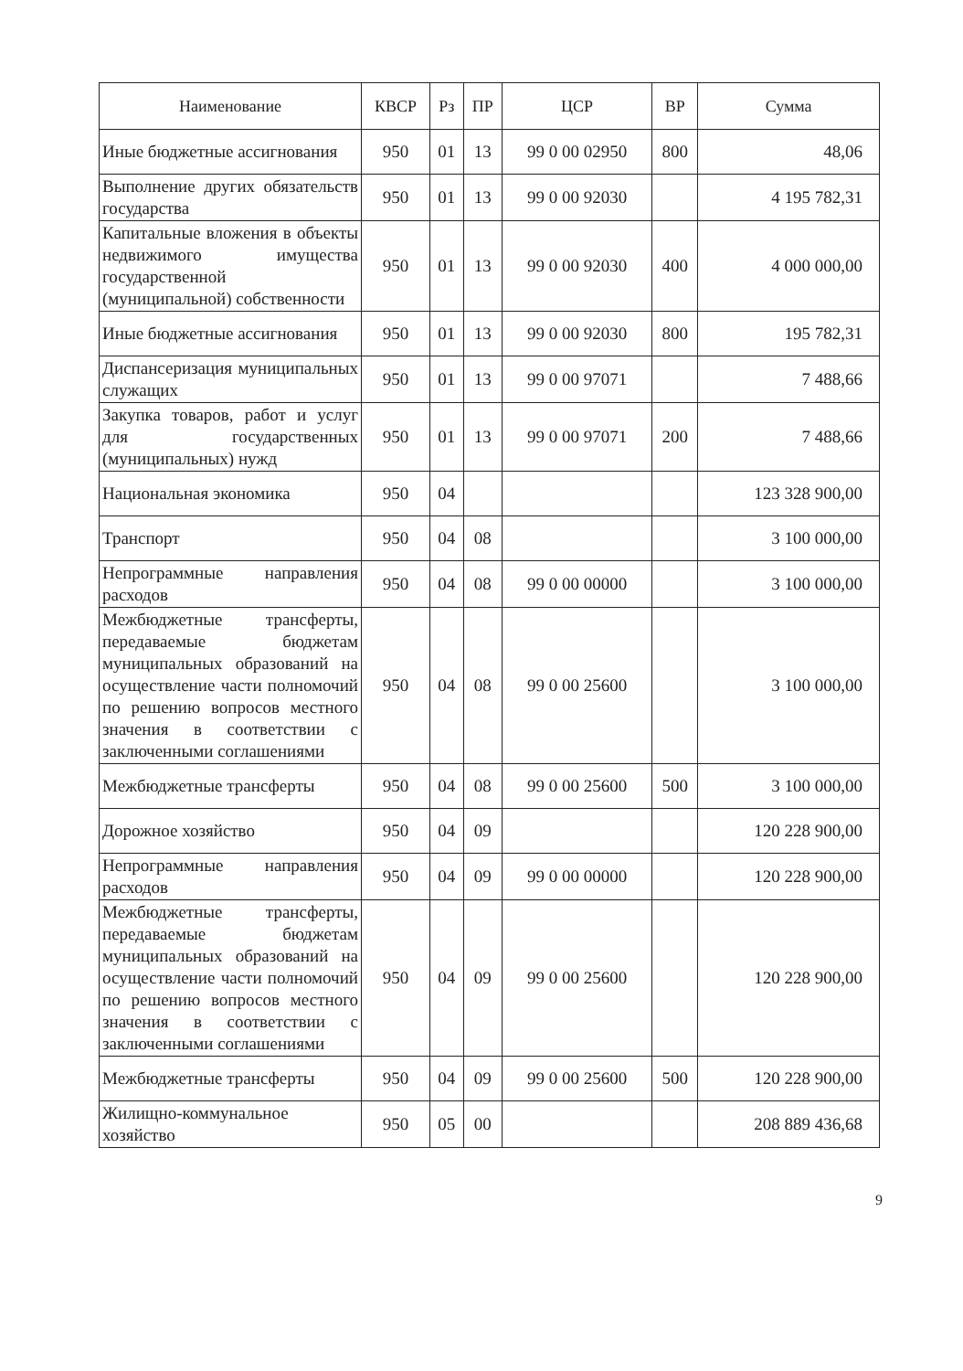| Наименование | КВСР | Рз | ПР | ЦСР | ВР | Сумма |
| --- | --- | --- | --- | --- | --- | --- |
| Иные бюджетные ассигнования | 950 | 01 | 13 | 99 0 00 02950 | 800 | 48,06 |
| Выполнение других обязательств государства | 950 | 01 | 13 | 99 0 00 92030 | | 4 195 782,31 |
| Капитальные вложения в объекты недвижимого имущества государственной (муниципальной) собственности | 950 | 01 | 13 | 99 0 00 92030 | 400 | 4 000 000,00 |
| Иные бюджетные ассигнования | 950 | 01 | 13 | 99 0 00 92030 | 800 | 195 782,31 |
| Диспансеризация муниципальных служащих | 950 | 01 | 13 | 99 0 00 97071 | | 7 488,66 |
| Закупка товаров, работ и услуг для государственных (муниципальных) нужд | 950 | 01 | 13 | 99 0 00 97071 | 200 | 7 488,66 |
| Национальная экономика | 950 | 04 | | | | 123 328 900,00 |
| Транспорт | 950 | 04 | 08 | | | 3 100 000,00 |
| Непрограммные направления расходов | 950 | 04 | 08 | 99 0 00 00000 | | 3 100 000,00 |
| Межбюджетные трансферты, передаваемые бюджетам муниципальных образований на осуществление части полномочий по решению вопросов местного значения в соответствии с заключенными соглашениями | 950 | 04 | 08 | 99 0 00 25600 | | 3 100 000,00 |
| Межбюджетные трансферты | 950 | 04 | 08 | 99 0 00 25600 | 500 | 3 100 000,00 |
| Дорожное хозяйство | 950 | 04 | 09 | | | 120 228 900,00 |
| Непрограммные направления расходов | 950 | 04 | 09 | 99 0 00 00000 | | 120 228 900,00 |
| Межбюджетные трансферты, передаваемые бюджетам муниципальных образований на осуществление части полномочий по решению вопросов местного значения в соответствии с заключенными соглашениями | 950 | 04 | 09 | 99 0 00 25600 | | 120 228 900,00 |
| Межбюджетные трансферты | 950 | 04 | 09 | 99 0 00 25600 | 500 | 120 228 900,00 |
| Жилищно-коммунальное хозяйство | 950 | 05 | 00 | | | 208 889 436,68 |
9